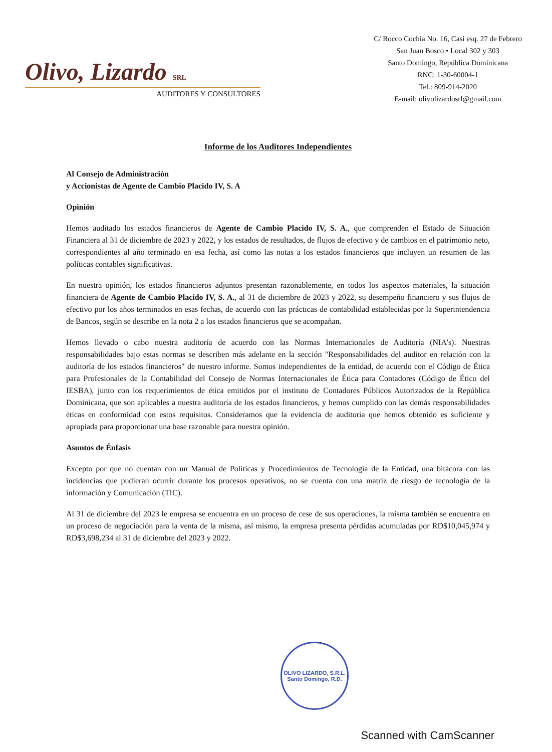Olivo, Lizardo SRL
AUDITORES Y CONSULTORES
C/ Rocco Cochia No. 16, Casi esq. 27 de Febrero
San Juan Bosco • Local 302 y 303
Santo Domingo, República Dominicana
RNC: 1-30-60004-1
Tel.: 809-914-2020
E-mail: olivolizardosrl@gmail.com
Informe de los Auditores Independientes
Al Consejo de Administración
y Accionistas de Agente de Cambio Placido IV, S. A
Opinión
Hemos auditado los estados financieros de Agente de Cambio Placido IV, S. A., que comprenden el Estado de Situación Financiera al 31 de diciembre de 2023 y 2022, y los estados de resultados, de flujos de efectivo y de cambios en el patrimonio neto, correspondientes al año terminado en esa fecha, así como las notas a los estados financieros que incluyen un resumen de las políticas contables significativas.
En nuestra opinión, los estados financieros adjuntos presentan razonablemente, en todos los aspectos materiales, la situación financiera de Agente de Cambio Placido IV, S. A., al 31 de diciembre de 2023 y 2022, su desempeño financiero y sus flujos de efectivo por los años terminados en esas fechas, de acuerdo con las prácticas de contabilidad establecidas por la Superintendencia de Bancos, según se describe en la nota 2 a los estados financieros que se acompañan.
Hemos llevado o cabo nuestra auditoría de acuerdo con las Normas Internacionales de Auditoría (NIA's). Nuestras responsabilidades bajo estas normas se describen más adelante en la sección "Responsabilidades del auditor en relación con la auditoría de los estados financieros" de nuestro informe. Somos independientes de la entidad, de acuerdo con el Código de Ética para Profesionales de la Contabilidad del Consejo de Normas Internacionales de Ética para Contadores (Código de Ético del IESBA), junto con los requerimientos de ética emitidos por el instituto de Contadores Públicos Autorizados de la República Dominicana, que son aplicables a nuestra auditoría de los estados financieros, y hemos cumplido con las demás responsabilidades éticas en conformidad con estos requisitos. Consideramos que la evidencia de auditoría que hemos obtenido es suficiente y apropiada para proporcionar una base razonable para nuestra opinión.
Asuntos de Énfasis
Excepto por que no cuentan con un Manual de Políticas y Procedimientos de Tecnología de la Entidad, una bitácora con las incidencias que pudieran ocurrir durante los procesos operativos, no se cuenta con una matriz de riesgo de tecnología de la información y Comunicación (TIC).
Al 31 de diciembre del 2023 le empresa se encuentra en un proceso de cese de sus operaciones, la misma también se encuentra en un proceso de negociación para la venta de la misma, así mismo, la empresa presenta pérdidas acumuladas por RD$10,045,974 y RD$3,698,234 al 31 de diciembre del 2023 y 2022.
OLIVO LIZARDO, S.R.L.
Santo Domingo, R.D.
Scanned with CamScanner